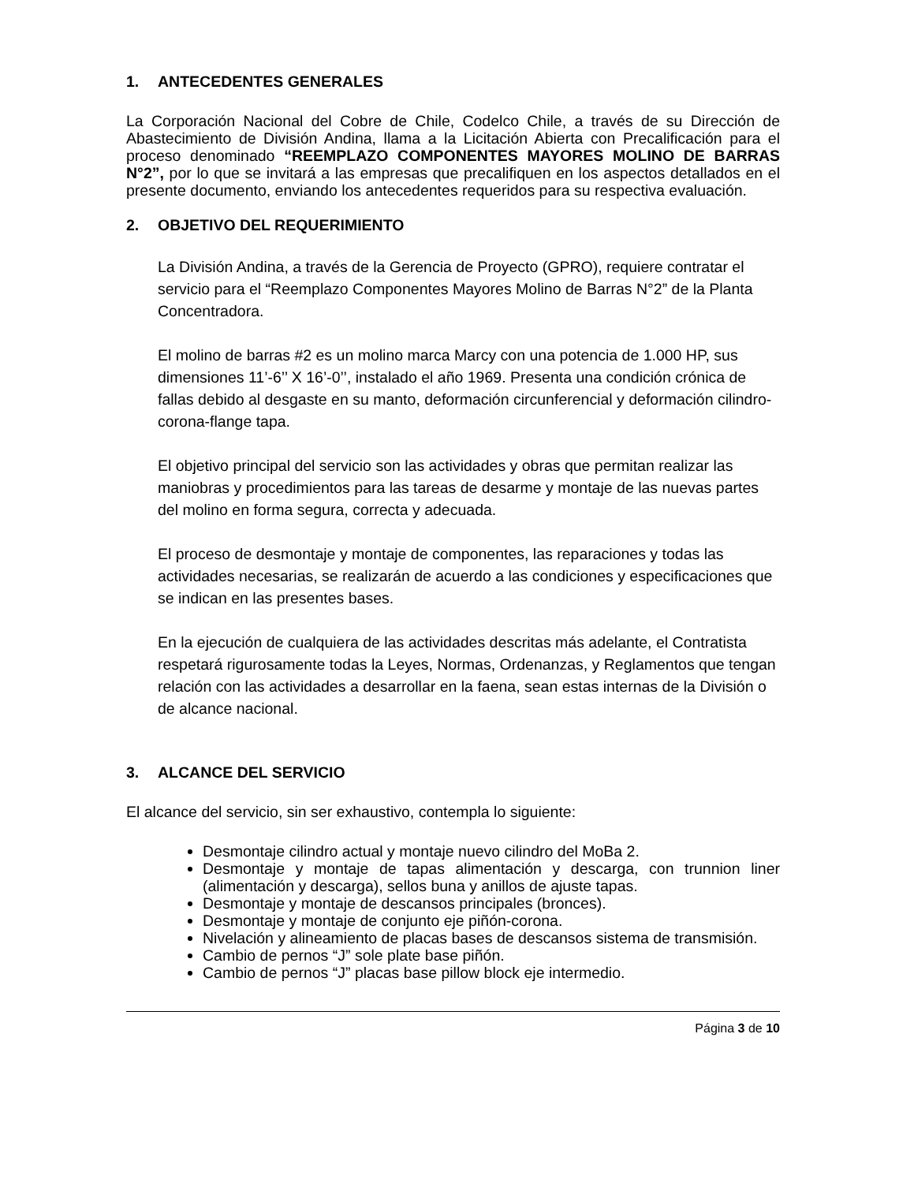1. ANTECEDENTES GENERALES
La Corporación Nacional del Cobre de Chile, Codelco Chile, a través de su Dirección de Abastecimiento de División Andina, llama a la Licitación Abierta con Precalificación para el proceso denominado “REEMPLAZO COMPONENTES MAYORES MOLINO DE BARRAS N°2”, por lo que se invitará a las empresas que precalifiquen en los aspectos detallados en el presente documento, enviando los antecedentes requeridos para su respectiva evaluación.
2. OBJETIVO DEL REQUERIMIENTO
La División Andina, a través de la Gerencia de Proyecto (GPRO), requiere contratar el servicio para el “Reemplazo Componentes Mayores Molino de Barras N°2” de la Planta Concentradora.
El molino de barras #2 es un molino marca Marcy con una potencia de 1.000 HP, sus dimensiones 11’-6’’ X 16’-0’’, instalado el año 1969. Presenta una condición crónica de fallas debido al desgaste en su manto, deformación circunferencial y deformación cilindro-corona-flange tapa.
El objetivo principal del servicio son las actividades y obras que permitan realizar las maniobras y procedimientos para las tareas de desarme y montaje de las nuevas partes del molino en forma segura, correcta y adecuada.
El proceso de desmontaje y montaje de componentes, las reparaciones y todas las actividades necesarias, se realizarán de acuerdo a las condiciones y especificaciones que se indican en las presentes bases.
En la ejecución de cualquiera de las actividades descritas más adelante, el Contratista respetará rigurosamente todas la Leyes, Normas, Ordenanzas, y Reglamentos que tengan relación con las actividades a desarrollar en la faena, sean estas internas de la División o de alcance nacional.
3. ALCANCE DEL SERVICIO
El alcance del servicio, sin ser exhaustivo, contempla lo siguiente:
Desmontaje cilindro actual y montaje nuevo cilindro del MoBa 2.
Desmontaje y montaje de tapas alimentación y descarga, con trunnion liner (alimentación y descarga), sellos buna y anillos de ajuste tapas.
Desmontaje y montaje de descansos principales (bronces).
Desmontaje y montaje de conjunto eje piñón-corona.
Nivelación y alineamiento de placas bases de descansos sistema de transmisión.
Cambio de pernos “J” sole plate base piñón.
Cambio de pernos “J” placas base pillow block eje intermedio.
Página 3 de 10